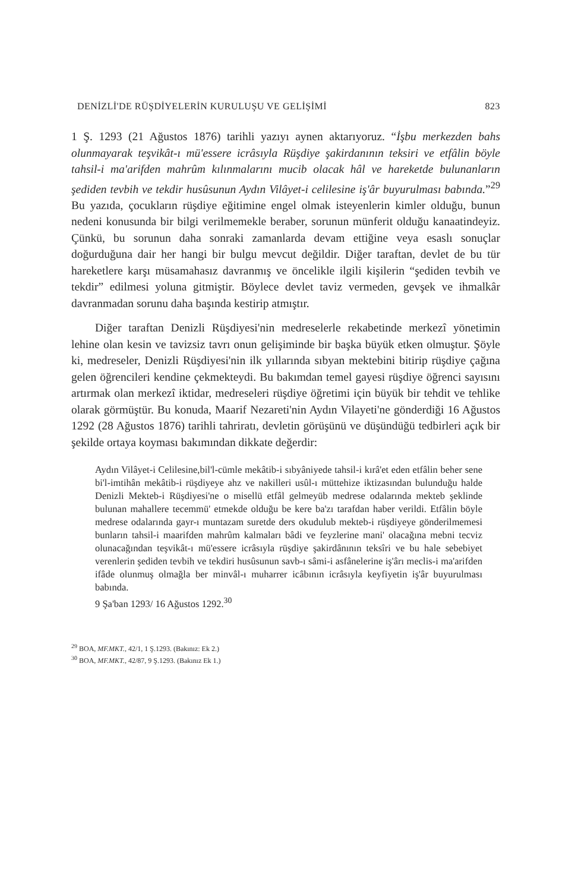DENİZLİ'DE RÜŞDİYELERİN KURULUŞU VE GELİŞİMİ 823
1 Ş. 1293 (21 Ağustos 1876) tarihli yazıyı aynen aktarıyoruz. “İşbu merkezden bahs olunmayarak teşvikât-ı mü'essere icrâsıyla Rüşdiye şakirdanının teksiri ve etfâlin böyle tahsil-i ma'arifden mahrûm kılınmalarını mucib olacak hâl ve hareketde bulunanların şediden tevbih ve tekdir husûsunun Aydın Vilâyet-i celilesine iş'âr buyurulması babında.”<sup>29</sup> Bu yazıda, çocukların rüşdiye eğitimine engel olmak isteyenlerin kimler olduğu, bunun nedeni konusunda bir bilgi verilmemekle beraber, sorunun münferit olduğu kanaatindeyiz. Çünkü, bu sorunun daha sonraki zamanlarda devam ettiğine veya esaslı sonuçlar doğurduğuna dair her hangi bir bulgu mevcut değildir. Diğer taraftan, devlet de bu tür hareketlere karşı müsamahasız davranmış ve öncelikle ilgili kişilerin “şediden tevbih ve tekdir” edilmesi yoluna gitmiştir. Böylece devlet taviz vermeden, gevşek ve ihmalkâr davranmadan sorunu daha başında kestirip atmıştır.
Diğer taraftan Denizli Rüşdiyesi'nin medreselerle rekabetinde merkezî yönetimin lehine olan kesin ve tavizsiz tavrı onun gelişiminde bir başka büyük etken olmuştur. Şöyle ki, medreseler, Denizli Rüşdiyesi'nin ilk yıllarında sıbyan mektebini bitirip rüşdiye çağına gelen öğrencileri kendine çekmekteydi. Bu bakımdan temel gayesi rüşdiye öğrenci sayısını artırmak olan merkezî iktidar, medreseleri rüşdiye öğretimi için büyük bir tehdit ve tehlike olarak görmüştür. Bu konuda, Maarif Nezareti'nin Aydın Vilayeti'ne gönderdiği 16 Ağustos 1292 (28 Ağustos 1876) tarihli tahriratı, devletin görüşünü ve düşündüğü tedbirleri açık bir şekilde ortaya koyması bakımından dikkate değerdir:
Aydın Vilâyet-i Celilesine,bil'l-cümle mekâtib-i sıbyâniyede tahsil-i kırâ'et eden etfâlin beher sene bi'l-imtihân mekâtib-i rüşdiyeye ahz ve nakilleri usûl-ı müttehize iktizasından bulunduğu halde Denizli Mekteb-i Rüşdiyesi'ne o misellü etfâl gelmeyüb medrese odalarında mekteb şeklinde bulunan mahallere tecemmü' etmekde olduğu be kere ba'zı tarafdan haber verildi. Etfâlin böyle medrese odalarında gayr-ı muntazam suretde ders okudulub mekteb-i rüşdiyeye gönderilmemesi bunların tahsil-i maarifden mahrûm kalmaları bâdi ve feyzlerine mani' olacağına mebni tecviz olunacağından teşvikât-ı mü'essere icrâsıyla rüşdiye şakirdânının teksîri ve bu hale sebebiyet verenlerin şediden tevbih ve tekdiri husûsunun savb-ı sâmi-i asfânelerine iş'ârı meclis-i ma'arifden ifâde olunmuş olmağla ber minvâl-ı muharrer icâbının icrâsıyla keyfiyetin iş'âr buyurulması babında.
9 Şa'ban 1293/ 16 Ağustos 1292.<sup>30</sup>
<sup>29</sup> BOA, MF.MKT., 42/1, 1 Ş.1293. (Bakınız: Ek 2.)
<sup>30</sup> BOA, MF.MKT., 42/87, 9 Ş.1293. (Bakınız Ek 1.)